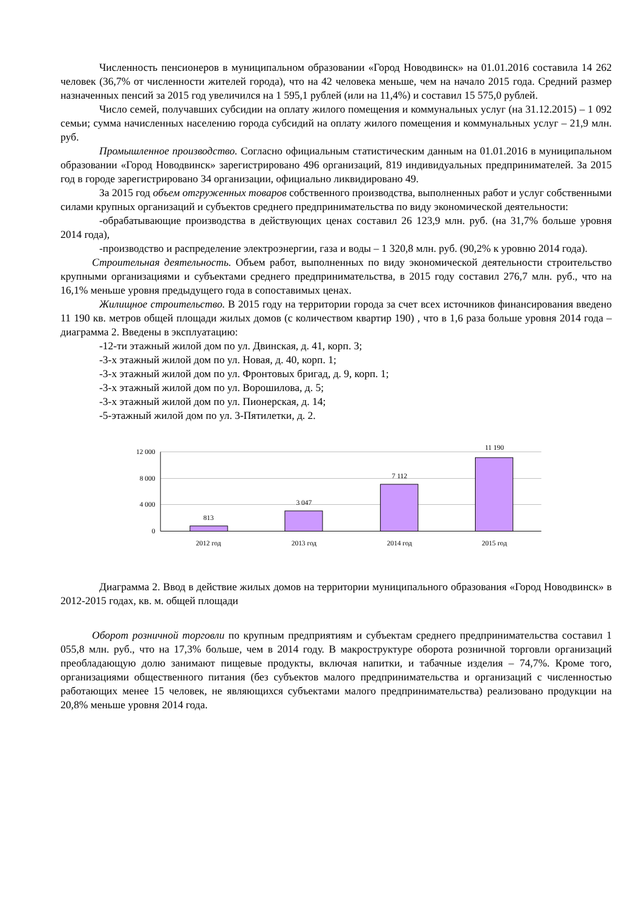Численность пенсионеров в муниципальном образовании «Город Новодвинск» на 01.01.2016 составила 14 262 человек (36,7% от численности жителей города), что на 42 человека меньше, чем на начало 2015 года. Средний размер назначенных пенсий за 2015 год увеличился на 1 595,1 рублей (или на 11,4%) и составил 15 575,0 рублей.
Число семей, получавших субсидии на оплату жилого помещения и коммунальных услуг (на 31.12.2015) – 1 092 семьи; сумма начисленных населению города субсидий на оплату жилого помещения и коммунальных услуг – 21,9 млн. руб.
Промышленное производство. Согласно официальным статистическим данным на 01.01.2016 в муниципальном образовании «Город Новодвинск» зарегистрировано 496 организаций, 819 индивидуальных предпринимателей. За 2015 год в городе зарегистрировано 34 организации, официально ликвидировано 49.
За 2015 год объем отгруженных товаров собственного производства, выполненных работ и услуг собственными силами крупных организаций и субъектов среднего предпринимательства по виду экономической деятельности:
-обрабатывающие производства в действующих ценах составил 26 123,9 млн. руб. (на 31,7% больше уровня 2014 года),
-производство и распределение электроэнергии, газа и воды – 1 320,8 млн. руб. (90,2% к уровню 2014 года).
Строительная деятельность. Объем работ, выполненных по виду экономической деятельности строительство крупными организациями и субъектами среднего предпринимательства, в 2015 году составил 276,7 млн. руб., что на 16,1% меньше уровня предыдущего года в сопоставимых ценах.
Жилищное строительство. В 2015 году на территории города за счет всех источников финансирования введено 11 190 кв. метров общей площади жилых домов (с количеством квартир 190) , что в 1,6 раза больше уровня 2014 года – диаграмма 2. Введены в эксплуатацию:
-12-ти этажный жилой дом по ул. Двинская, д. 41, корп. 3;
-3-х этажный жилой дом по ул. Новая, д. 40, корп. 1;
-3-х этажный жилой дом по ул. Фронтовых бригад, д. 9, корп. 1;
-3-х этажный жилой дом по ул. Ворошилова, д. 5;
-3-х этажный жилой дом по ул. Пионерская, д. 14;
-5-этажный жилой дом по ул. 3-Пятилетки, д. 2.
12 000
8 000
4 000
0
813
3 047
7 112
11 190
2012 год
2013 год
2014 год
2015 год
Диаграмма 2. Ввод в действие жилых домов на территории муниципального образования «Город Новодвинск» в 2012-2015 годах, кв. м. общей площади
Оборот розничной торговли по крупным предприятиям и субъектам среднего предпринимательства составил 1 055,8 млн. руб., что на 17,3% больше, чем в 2014 году. В макроструктуре оборота розничной торговли организаций преобладающую долю занимают пищевые продукты, включая напитки, и табачные изделия – 74,7%. Кроме того, организациями общественного питания (без субъектов малого предпринимательства и организаций с численностью работающих менее 15 человек, не являющихся субъектами малого предпринимательства) реализовано продукции на 20,8% меньше уровня 2014 года.